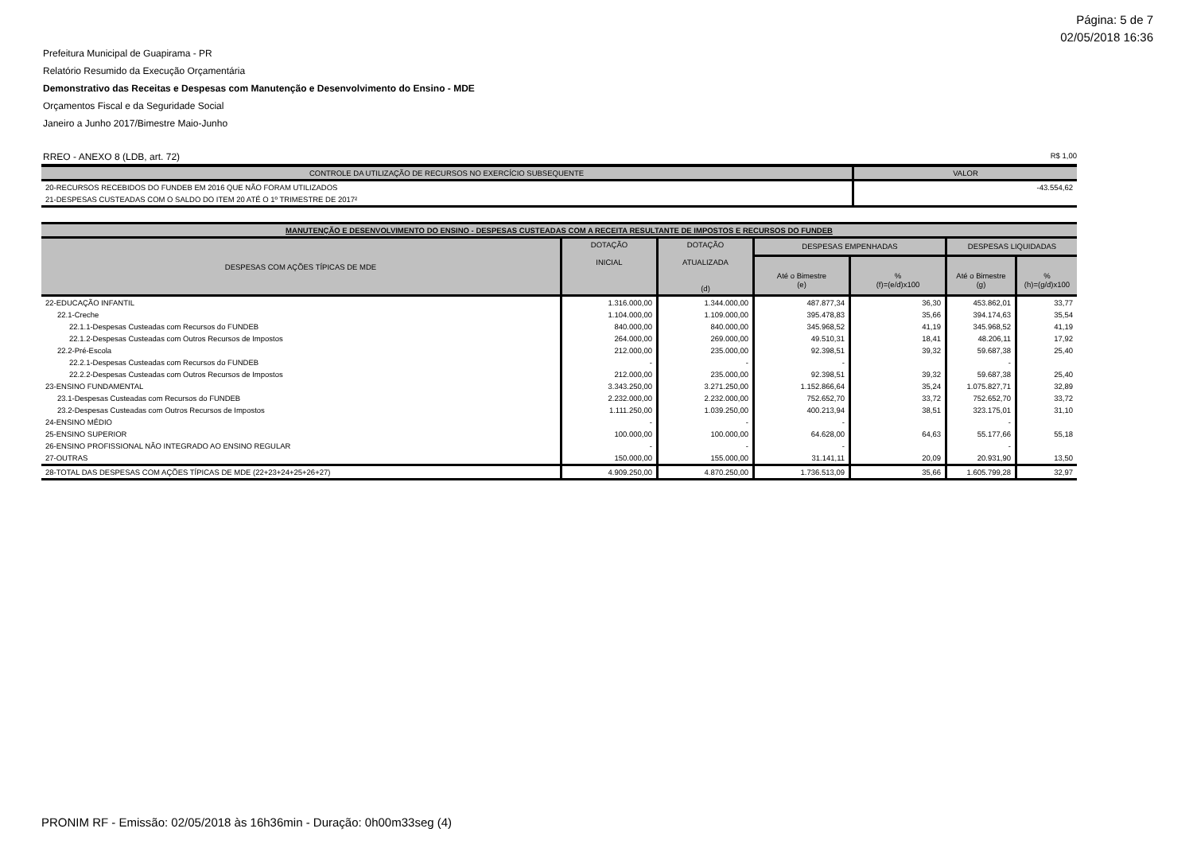Página: 5 de 7
02/05/2018 16:36
Prefeitura Municipal de Guapirama - PR
Relatório Resumido da Execução Orçamentária
Demonstrativo das Receitas e Despesas com Manutenção e Desenvolvimento do Ensino - MDE
Orçamentos Fiscal e da Seguridade Social
Janeiro a Junho 2017/Bimestre Maio-Junho
RREO - ANEXO 8 (LDB, art. 72) R$ 1,00
| CONTROLE DA UTILIZAÇÃO DE RECURSOS NO EXERCÍCIO SUBSEQUENTE | VALOR |
| --- | --- |
| 20-RECURSOS RECEBIDOS DO FUNDEB EM 2016 QUE NÃO FORAM UTILIZADOS | -43.554,62 |
| 21-DESPESAS CUSTEADAS COM O SALDO DO ITEM 20 ATÉ O 1º TRIMESTRE DE 2017² | |
| MANUTENÇÃO E DESENVOLVIMENTO DO ENSINO - DESPESAS CUSTEADAS COM A RECEITA RESULTANTE DE IMPOSTOS E RECURSOS DO FUNDEB | | | | | | |
| --- | --- | --- | --- | --- | --- | --- |
| DESPESAS COM AÇÕES TÍPICAS DE MDE | DOTAÇÃO INICIAL | DOTAÇÃO ATUALIZADA (d) | DESPESAS EMPENHADAS | | DESPESAS LIQUIDADAS | |
| | | | Até o Bimestre (e) | % (f)=(e/d)x100 | Até o Bimestre (g) | % (h)=(g/d)x100 |
| 22-EDUCAÇÃO INFANTIL | 1.316.000,00 | 1.344.000,00 | 487.877,34 | 36,30 | 453.862,01 | 33,77 |
| 22.1-Creche | 1.104.000,00 | 1.109.000,00 | 395.478,83 | 35,66 | 394.174,63 | 35,54 |
| 22.1.1-Despesas Custeadas com Recursos do FUNDEB | 840.000,00 | 840.000,00 | 345.968,52 | 41,19 | 345.968,52 | 41,19 |
| 22.1.2-Despesas Custeadas com Outros Recursos de Impostos | 264.000,00 | 269.000,00 | 49.510,31 | 18,41 | 48.206,11 | 17,92 |
| 22.2-Pré-Escola | 212.000,00 | 235.000,00 | 92.398,51 | 39,32 | 59.687,38 | 25,40 |
| 22.2.1-Despesas Custeadas com Recursos do FUNDEB | - | - | - | | - | |
| 22.2.2-Despesas Custeadas com Outros Recursos de Impostos | 212.000,00 | 235.000,00 | 92.398,51 | 39,32 | 59.687,38 | 25,40 |
| 23-ENSINO FUNDAMENTAL | 3.343.250,00 | 3.271.250,00 | 1.152.866,64 | 35,24 | 1.075.827,71 | 32,89 |
| 23.1-Despesas Custeadas com Recursos do FUNDEB | 2.232.000,00 | 2.232.000,00 | 752.652,70 | 33,72 | 752.652,70 | 33,72 |
| 23.2-Despesas Custeadas com Outros Recursos de Impostos | 1.111.250,00 | 1.039.250,00 | 400.213,94 | 38,51 | 323.175,01 | 31,10 |
| 24-ENSINO MÉDIO | - | - | - | | - | |
| 25-ENSINO SUPERIOR | 100.000,00 | 100.000,00 | 64.628,00 | 64,63 | 55.177,66 | 55,18 |
| 26-ENSINO PROFISSIONAL NÃO INTEGRADO AO ENSINO REGULAR | - | - | - | | - | |
| 27-OUTRAS | 150.000,00 | 155.000,00 | 31.141,11 | 20,09 | 20.931,90 | 13,50 |
| 28-TOTAL DAS DESPESAS COM AÇÕES TÍPICAS DE MDE (22+23+24+25+26+27) | 4.909.250,00 | 4.870.250,00 | 1.736.513,09 | 35,66 | 1.605.799,28 | 32,97 |
PRONIM RF - Emissão: 02/05/2018 às 16h36min - Duração: 0h00m33seg (4)